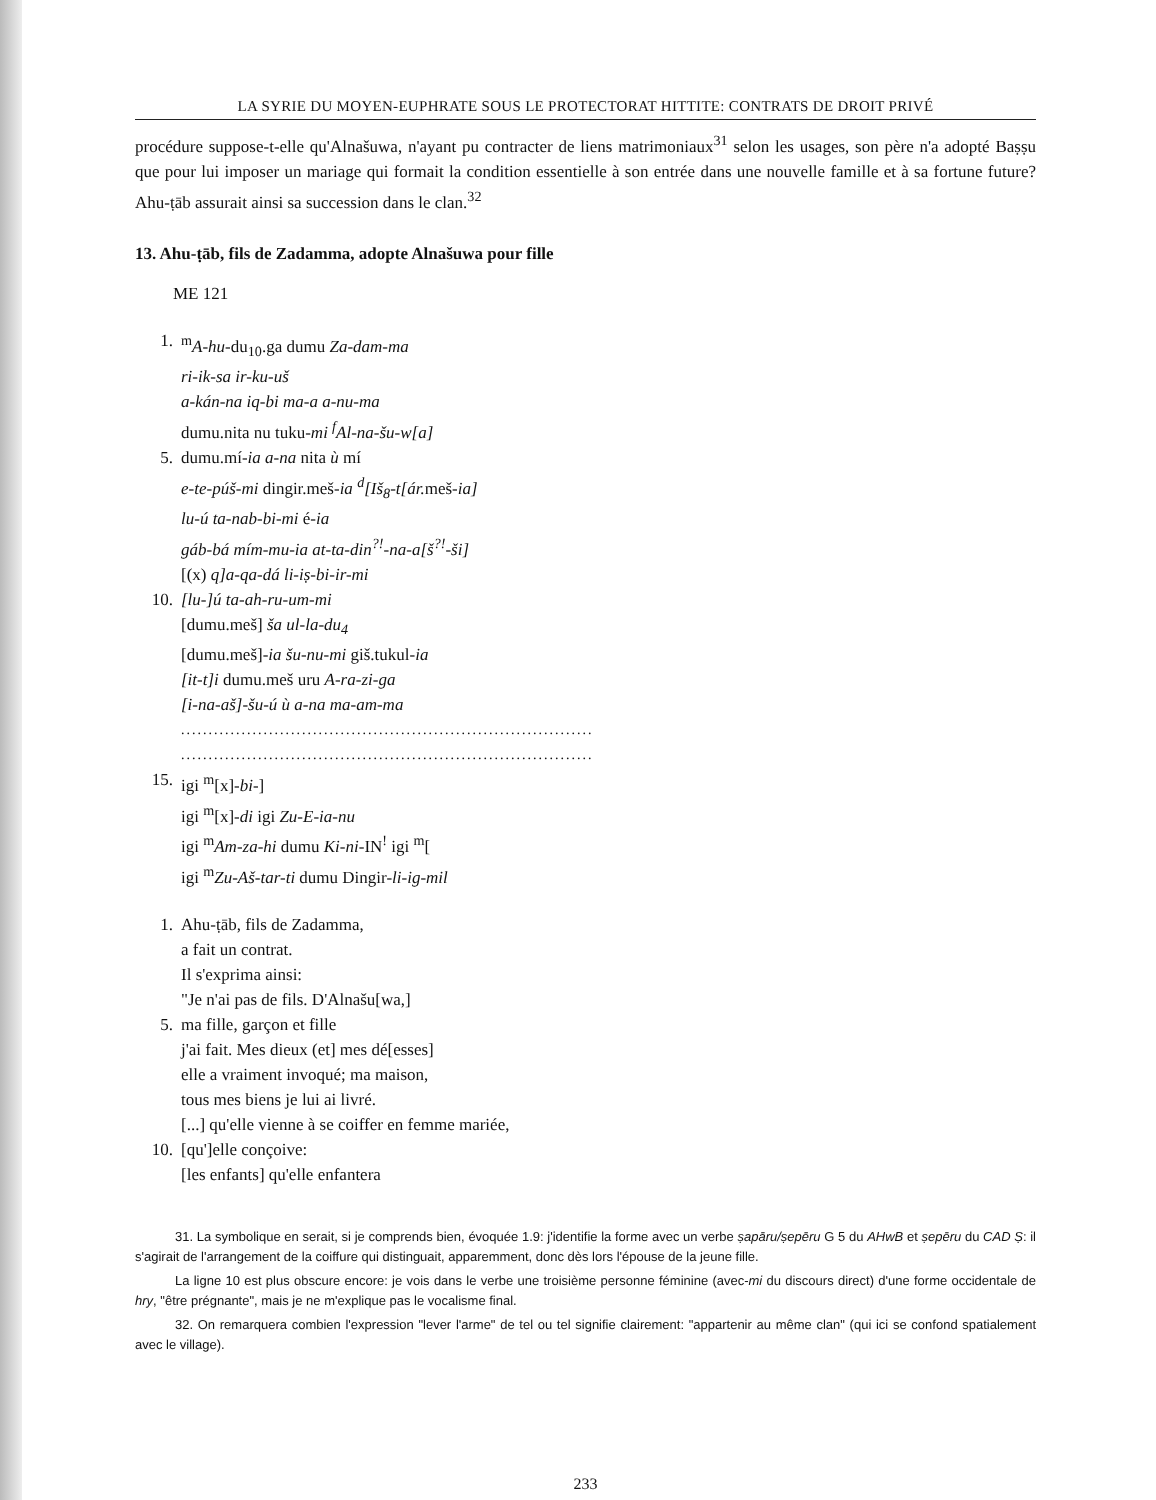LA SYRIE DU MOYEN-EUPHRATE SOUS LE PROTECTORAT HITTITE: CONTRATS DE DROIT PRIVÉ
procédure suppose-t-elle qu'Alnašuwa, n'ayant pu contracter de liens matrimoniaux<sup>31</sup> selon les usages, son père n'a adopté Baṣṣu que pour lui imposer un mariage qui formait la condition essentielle à son entrée dans une nouvelle famille et à sa fortune future? Ahu-ṭāb assurait ainsi sa succession dans le clan.<sup>32</sup>
13. Ahu-ṭāb, fils de Zadamma, adopte Alnašuwa pour fille
ME 121
1. <sup>m</sup>A-hu-du<sub>10</sub>.ga dumu Za-dam-ma
ri-ik-sa ir-ku-uš
a-kán-na iq-bi ma-a a-nu-ma
dumu.nita nu tuku-mi <sup>f</sup>Al-na-šu-w[a]
5. dumu.mí-ia a-na nita ù mí
e-te-púš-mi dingir.meš-ia <sup>d</sup>[Iš<sub>8</sub>-t[ár. meš-ia]
lu-ú ta-nab-bi-mi é-ia
gáb-bá mím-mu-ia at-ta-din<sup>?!</sup>-na-a[š<sup>?!</sup>-ši]
[(x) q]a-qa-dá li-iṣ-bi-ir-mi
10. [lu-]ú ta-ah-ru-um-mi
[dumu.meš] ša ul-la-du<sub>4</sub>
[dumu.meš]-ia šu-nu-mi giš.tukul-ia
[it-t]i dumu.meš uru A-ra-zi-ga
[i-na-aš]-šu-ú ù a-na ma-am-ma
...........................................................................
...........................................................................
15. igi <sup>m</sup>[x]-bi-]
igi <sup>m</sup>[x]-di igi Zu-E-ia-nu
igi <sup>m</sup>Am-za-hi dumu Ki-ni-IN<sup>!</sup> igi <sup>m</sup>[
igi <sup>m</sup>Zu-Aš-tar-ti dumu Dingir-li-ig-mil
1. Ahu-ṭāb, fils de Zadamma,
a fait un contrat.
Il s'exprima ainsi:
"Je n'ai pas de fils. D'Alnašu[wa,]
5. ma fille, garçon et fille
j'ai fait. Mes dieux (et] mes dé[esses]
elle a vraiment invoqué; ma maison,
tous mes biens je lui ai livré.
[...] qu'elle vienne à se coiffer en femme mariée,
10. [qu']elle conçoive:
[les enfants] qu'elle enfantera
31. La symbolique en serait, si je comprends bien, évoquée 1.9: j'identifie la forme avec un verbe ṣapāru/ṣepēru G 5 du AHwB et ṣepēru du CAD Ṣ: il s'agirait de l'arrangement de la coiffure qui distinguait, apparemment, donc dès lors l'épouse de la jeune fille.
La ligne 10 est plus obscure encore: je vois dans le verbe une troisième personne féminine (avec-mi du discours direct) d'une forme occidentale de hry, "être prégnante", mais je ne m'explique pas le vocalisme final.
32. On remarquera combien l'expression "lever l'arme" de tel ou tel signifie clairement: "appartenir au même clan" (qui ici se confond spatialement avec le village).
233